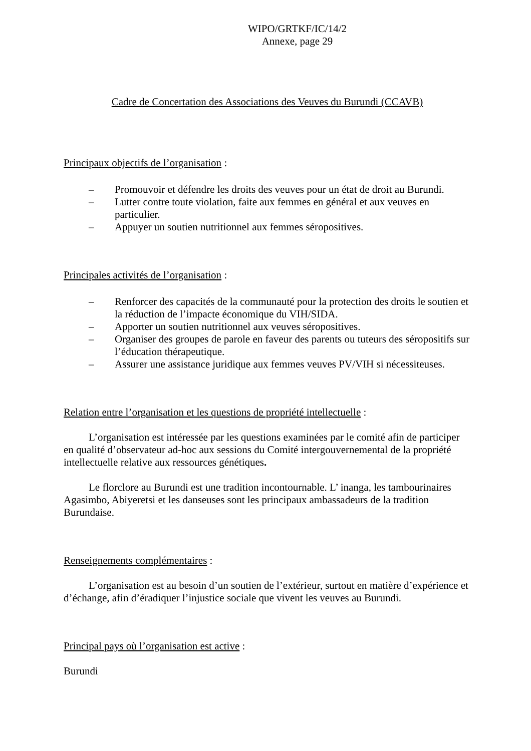WIPO/GRTKF/IC/14/2
Annexe, page 29
Cadre de Concertation des Associations des Veuves du Burundi (CCAVB)
Principaux objectifs de l’organisation :
– Promouvoir et défendre les droits des veuves pour un état de droit au Burundi.
– Lutter contre toute violation, faite aux femmes en général et aux veuves en particulier.
– Appuyer un soutien nutritionnel aux femmes séropositives.
Principales activités de l’organisation :
– Renforcer des capacités de la communauté pour la protection des droits le soutien et la réduction de l’impacte économique du VIH/SIDA.
– Apporter un soutien nutritionnel aux veuves séropositives.
– Organiser des groupes de parole en faveur des parents ou tuteurs des séropositifs sur l’éducation thérapeutique.
– Assurer une assistance juridique aux femmes veuves PV/VIH si nécessiteuses.
Relation entre l’organisation et les questions de propriété intellectuelle :
L’organisation est intéressée par les questions examinées par le comité afin de participer en qualité d’observateur ad-hoc aux sessions du Comité intergouvernemental de la propriété intellectuelle relative aux ressources génétiques.
Le florclore au Burundi est une tradition incontournable. L’ inanga, les tambourinaires Agasimbo, Abiyeretsi et les danseuses sont les principaux ambassadeurs de la tradition Burundaise.
Renseignements complémentaires :
L’organisation est au besoin d’un soutien de l’extérieur, surtout en matière d’expérience et d’échange, afin d’éradiquer l’injustice sociale que vivent les veuves au Burundi.
Principal pays où l’organisation est active :
Burundi